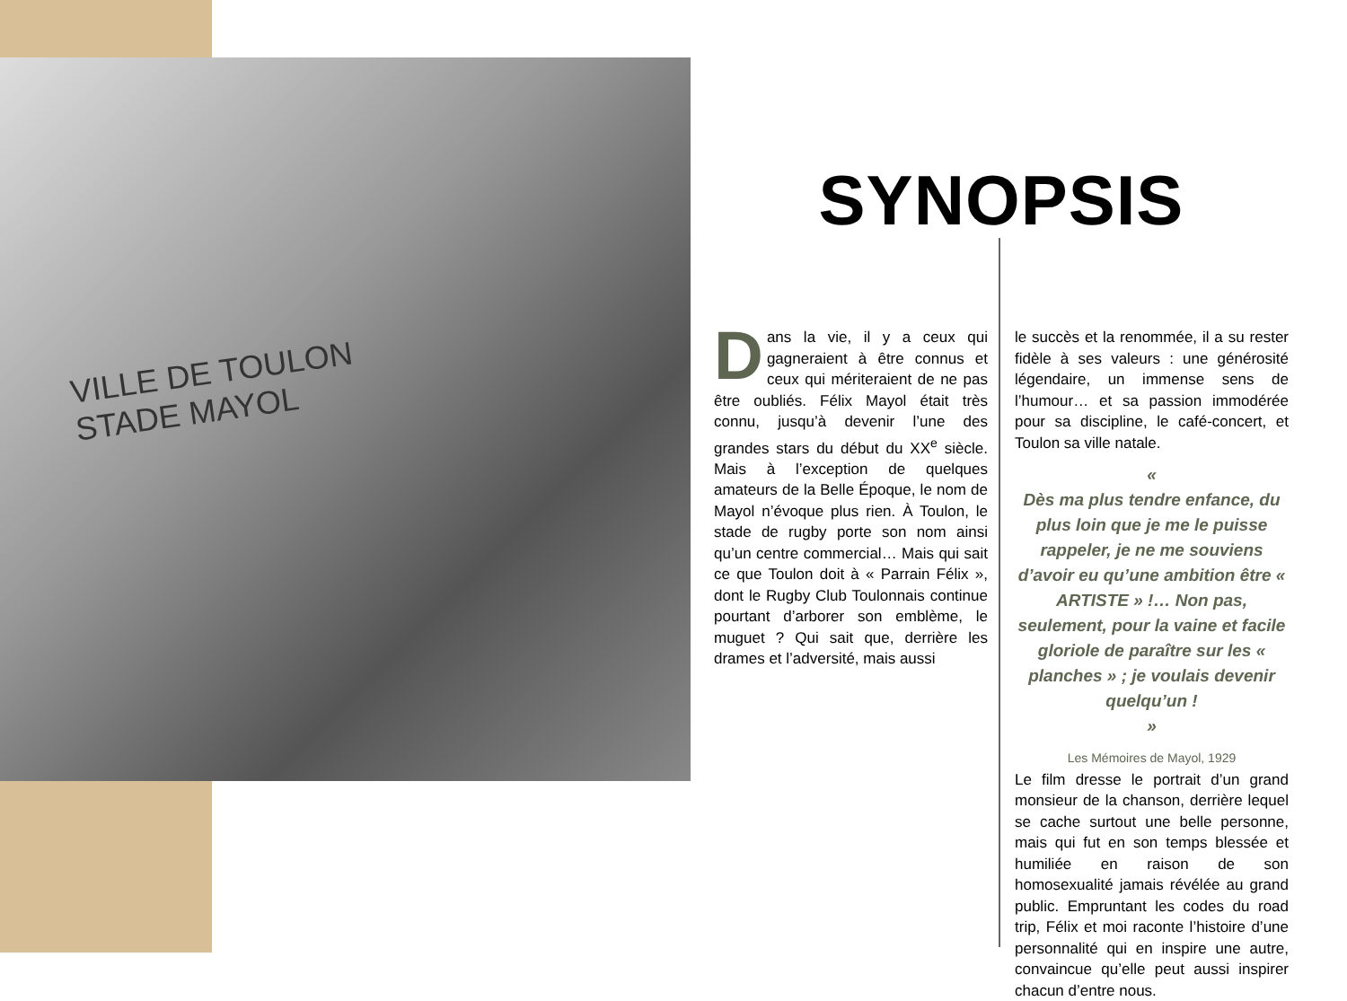VILLE DE TOULON
STADE MAYOL
SYNOPSIS
Dans la vie, il y a ceux qui gagneraient à être connus et ceux qui mériteraient de ne pas être oubliés. Félix Mayol était très connu, jusqu’à devenir l’une des grandes stars du début du XX<sup>e</sup> siècle. Mais à l’exception de quelques amateurs de la Belle Époque, le nom de Mayol n’évoque plus rien. À Toulon, le stade de rugby porte son nom ainsi qu’un centre commercial… Mais qui sait ce que Toulon doit à « Parrain Félix », dont le Rugby Club Toulonnais continue pourtant d’arborer son emblème, le muguet ? Qui sait que, derrière les drames et l’adversité, mais aussi
le succès et la renommée, il a su rester fidèle à ses valeurs : une générosité légendaire, un immense sens de l’humour… et sa passion immodérée pour sa discipline, le café-concert, et Toulon sa ville natale.
«
Dès ma plus tendre enfance, du plus loin que je me le puisse rappeler, je ne me souviens d’avoir eu qu’une ambition être « ARTISTE » !… Non pas, seulement, pour la vaine et facile gloriole de paraître sur les « planches » ; je voulais devenir quelqu’un !
»
Les Mémoires de Mayol, 1929
Le film dresse le portrait d’un grand monsieur de la chanson, derrière lequel se cache surtout une belle personne, mais qui fut en son temps blessée et humiliée en raison de son homosexualité jamais révélée au grand public. Empruntant les codes du road trip, Félix et moi raconte l’histoire d’une personnalité qui en inspire une autre, convaincue qu’elle peut aussi inspirer chacun d’entre nous.